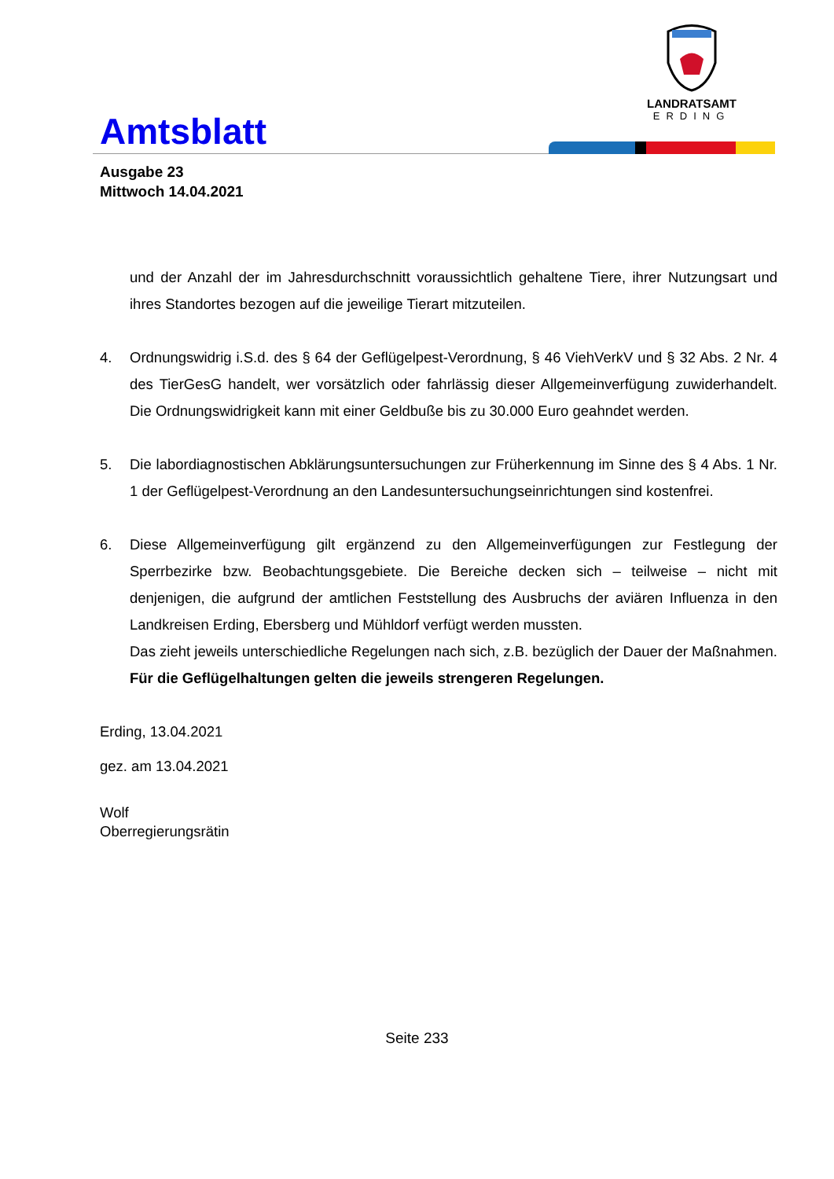Amtsblatt
LANDRATSAMT
ERDING
Ausgabe 23
Mittwoch 14.04.2021
und der Anzahl der im Jahresdurchschnitt voraussichtlich gehaltene Tiere, ihrer Nutzungsart und ihres Standortes bezogen auf die jeweilige Tierart mitzuteilen.
4. Ordnungswidrig i.S.d. des § 64 der Geflügelpest-Verordnung, § 46 ViehVerkV und § 32 Abs. 2 Nr. 4 des TierGesG handelt, wer vorsätzlich oder fahrlässig dieser Allgemeinverfügung zuwiderhandelt. Die Ordnungswidrigkeit kann mit einer Geldbuße bis zu 30.000 Euro geahndet werden.
5. Die labordiagnostischen Abklärungsuntersuchungen zur Früherkennung im Sinne des § 4 Abs. 1 Nr. 1 der Geflügelpest-Verordnung an den Landesuntersuchungseinrichtungen sind kostenfrei.
6. Diese Allgemeinverfügung gilt ergänzend zu den Allgemeinverfügungen zur Festlegung der Sperrbezirke bzw. Beobachtungsgebiete. Die Bereiche decken sich – teilweise – nicht mit denjenigen, die aufgrund der amtlichen Feststellung des Ausbruchs der aviären Influenza in den Landkreisen Erding, Ebersberg und Mühldorf verfügt werden mussten.
Das zieht jeweils unterschiedliche Regelungen nach sich, z.B. bezüglich der Dauer der Maßnahmen. Für die Geflügelhaltungen gelten die jeweils strengeren Regelungen.
Erding, 13.04.2021
gez. am 13.04.2021
Wolf
Oberregierungsrätin
Seite 233